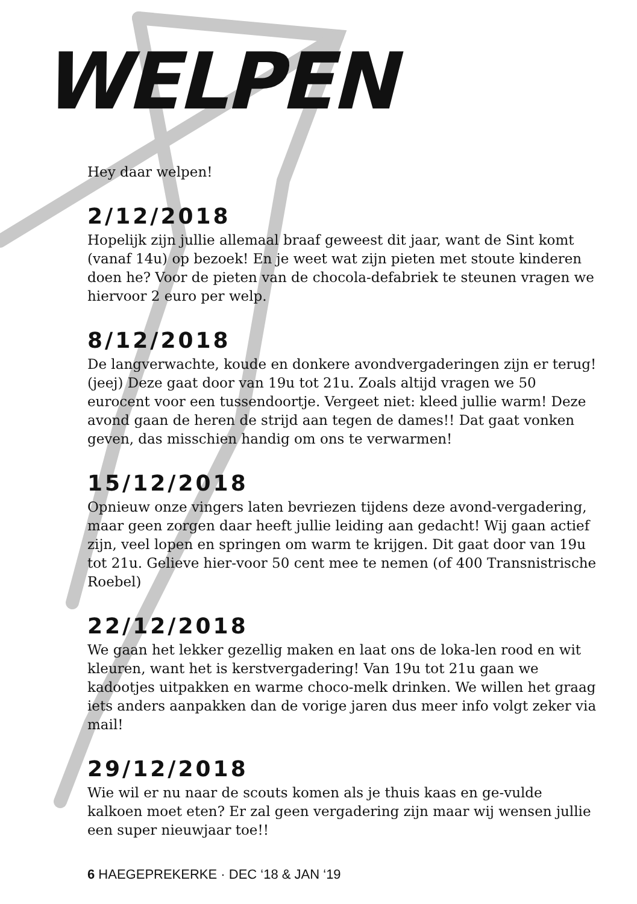WELPEN
Hey daar welpen!
2/12/2018
Hopelijk zijn jullie allemaal braaf geweest dit jaar, want de Sint komt (vanaf 14u) op bezoek! En je weet wat zijn pieten met stoute kinderen doen he? Voor de pieten van de chocola-defabriek te steunen vragen we hiervoor 2 euro per welp.
8/12/2018
De langverwachte, koude en donkere avondvergaderingen zijn er terug! (jeej) Deze gaat door van 19u tot 21u. Zoals altijd vragen we 50 eurocent voor een tussendoortje. Vergeet niet: kleed jullie warm! Deze avond gaan de heren de strijd aan tegen de dames!! Dat gaat vonken geven, das misschien handig om ons te verwarmen!
15/12/2018
Opnieuw onze vingers laten bevriezen tijdens deze avond-vergadering, maar geen zorgen daar heeft jullie leiding aan gedacht! Wij gaan actief zijn, veel lopen en springen om warm te krijgen. Dit gaat door van 19u tot 21u. Gelieve hier-voor 50 cent mee te nemen (of 400 Transnistrische Roebel)
22/12/2018
We gaan het lekker gezellig maken en laat ons de loka-len rood en wit kleuren, want het is kerstvergadering! Van 19u tot 21u gaan we kadootjes uitpakken en warme choco-melk drinken. We willen het graag iets anders aanpakken dan de vorige jaren dus meer info volgt zeker via mail!
29/12/2018
Wie wil er nu naar de scouts komen als je thuis kaas en ge-vulde kalkoen moet eten? Er zal geen vergadering zijn maar wij wensen jullie een super nieuwjaar toe!!
6 HAEGEPREKERKE · DEC ‘18 & JAN ‘19